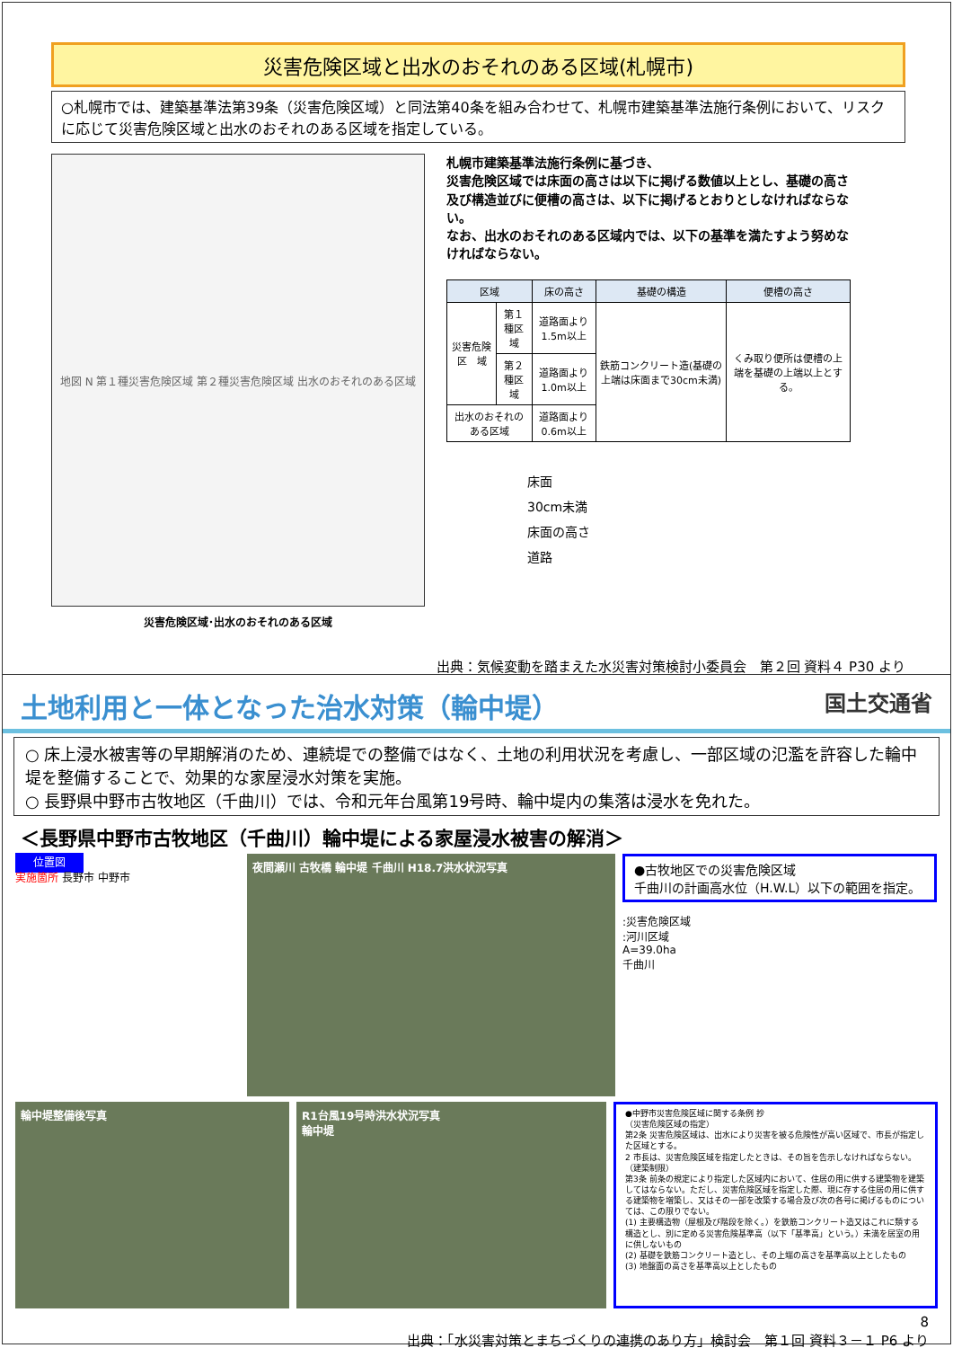災害危険区域と出水のおそれのある区域(札幌市)
○札幌市では、建築基準法第39条（災害危険区域）と同法第40条を組み合わせて、札幌市建築基準法施行条例において、リスクに応じて災害危険区域と出水のおそれのある区域を指定している。
地図 N 第１種災害危険区域 第２種災害危険区域 出水のおそれのある区域
災害危険区域･出水のおそれのある区域
札幌市建築基準法施行条例に基づき、
災害危険区域では床面の高さは以下に掲げる数値以上とし、基礎の高さ及び構造並びに便槽の高さは、以下に掲げるとおりとしなければならない。
なお、出水のおそれのある区域内では、以下の基準を満たすよう努めなければならない。
| 区域 | | 床の高さ | 基礎の構造 | 便槽の高さ |
| --- | --- | --- | --- | --- |
| 災害危険区 域 | 第１種区域 | 道路面より1.5m以上 | 鉄筋コンクリート造(基礎の上端は床面まで30cm未満) | くみ取り便所は便槽の上端を基礎の上端以上とする。 |
| | 第２種区域 | 道路面より1.0m以上 | | |
| 出水のおそれのある区域 | | 道路面より0.6m以上 | | |
床面
30cm未満
床面の高さ
道路
出典：気候変動を踏まえた水災害対策検討小委員会　第２回 資料４ P30 より
土地利用と一体となった治水対策（輪中堤） 国土交通省
○ 床上浸水被害等の早期解消のため、連続堤での整備ではなく、土地の利用状況を考慮し、一部区域の氾濫を許容した輪中堤を整備することで、効果的な家屋浸水対策を実施。
○ 長野県中野市古牧地区（千曲川）では、令和元年台風第19号時、輪中堤内の集落は浸水を免れた。
＜長野県中野市古牧地区（千曲川）輪中堤による家屋浸水被害の解消＞
位置図
実施箇所 長野市 中野市
夜間瀬川 古牧橋 輪中堤 千曲川 H18.7洪水状況写真
●古牧地区での災害危険区域
千曲川の計画高水位（H.W.L）以下の範囲を指定。
:災害危険区域
:河川区域
A=39.0ha
千曲川
輪中堤整備後写真 R1台風19号時洪水状況写真
輪中堤
●中野市災害危険区域に関する条例 抄
（災害危険区域の指定）
第2条 災害危険区域は、出水により災害を被る危険性が高い区域で、市長が指定した区域とする。
2 市長は、災害危険区域を指定したときは、その旨を告示しなければならない。
（建築制限）
第3条 前条の規定により指定した区域内において、住居の用に供する建築物を建築してはならない。ただし、災害危険区域を指定した際、現に存する住居の用に供する建築物を増築し、又はその一部を改築する場合及び次の各号に掲げるものについては、この限りでない。
(1) 主要構造物（屋根及び階段を除く。）を鉄筋コンクリート造又はこれに類する構造とし、別に定める災害危険基準高（以下「基準高」という。）未満を居室の用に供しないもの
(2) 基礎を鉄筋コンクリート造とし、その上端の高さを基準高以上としたもの
(3) 地盤面の高さを基準高以上としたもの
8
出典：「水災害対策とまちづくりの連携のあり方」検討会　第１回 資料３－１ P6 より